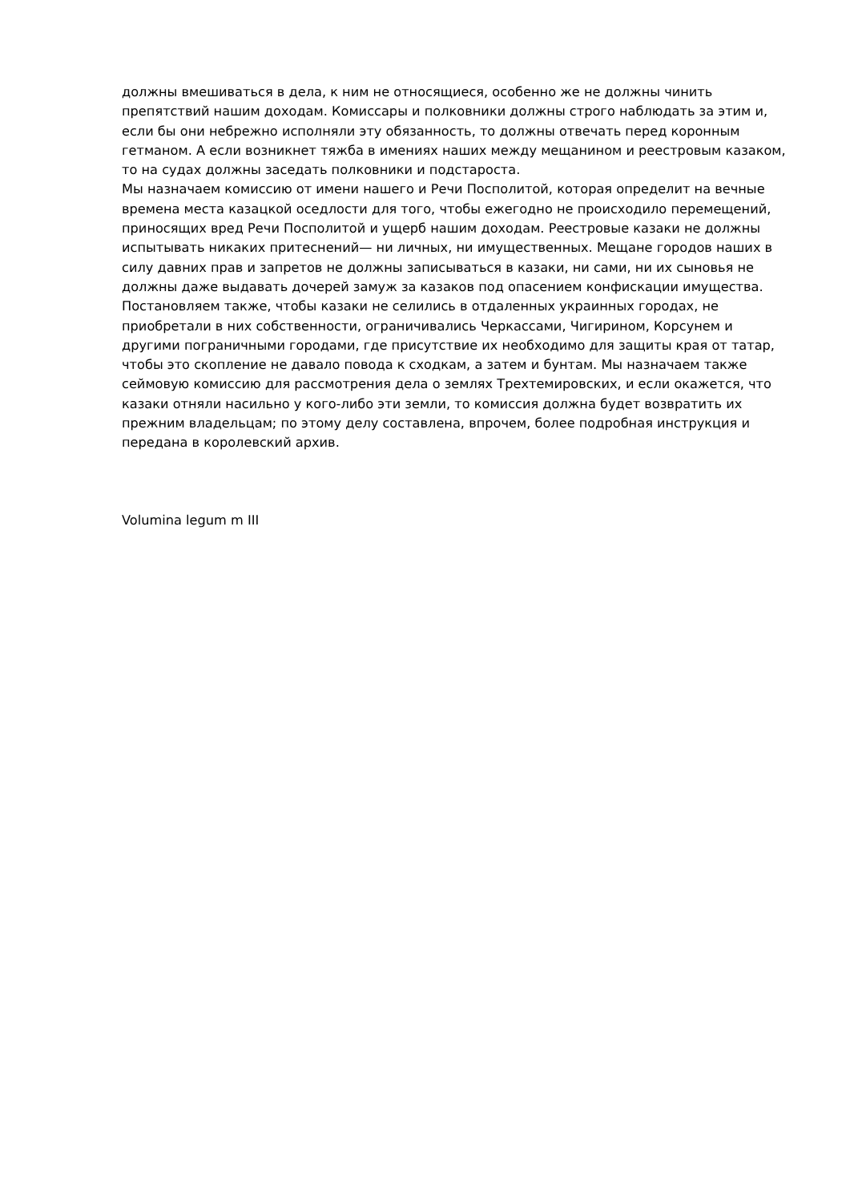должны вмешиваться в дела, к ним не относящиеся, особенно же не должны чинить препятствий нашим доходам. Комиссары и полковники должны строго наблюдать за этим и, если бы они небрежно исполняли эту обязанность, то должны отвечать перед коронным гетманом. А если возникнет тяжба в имениях наших между мещанином и реестровым казаком, то на судах должны заседать полковники и подстароста.
Мы назначаем комиссию от имени нашего и Речи Посполитой, которая определит на вечные времена места казацкой оседлости для того, чтобы ежегодно не происходило перемещений, приносящих вред Речи Посполитой и ущерб нашим доходам. Реестровые казаки не должны испытывать никаких притеснений— ни личных, ни имущественных. Мещане городов наших в силу давних прав и запретов не должны записываться в казаки, ни сами, ни их сыновья не должны даже выдавать дочерей замуж за казаков под опасением конфискации имущества. Постановляем также, чтобы казаки не селились в отдаленных украинных городах, не приобретали в них собственности, ограничивались Черкассами, Чигирином, Корсунем и другими пограничными городами, где присутствие их необходимо для защиты края от татар, чтобы это скопление не давало повода к сходкам, а затем и бунтам. Мы назначаем также сеймовую комиссию для рассмотрения дела о землях Трехтемировских, и если окажется, что казаки отняли насильно у кого-либо эти земли, то комиссия должна будет возвратить их прежним владельцам; по этому делу составлена, впрочем, более подробная инструкция и передана в королевский архив.
Volumina legum m III